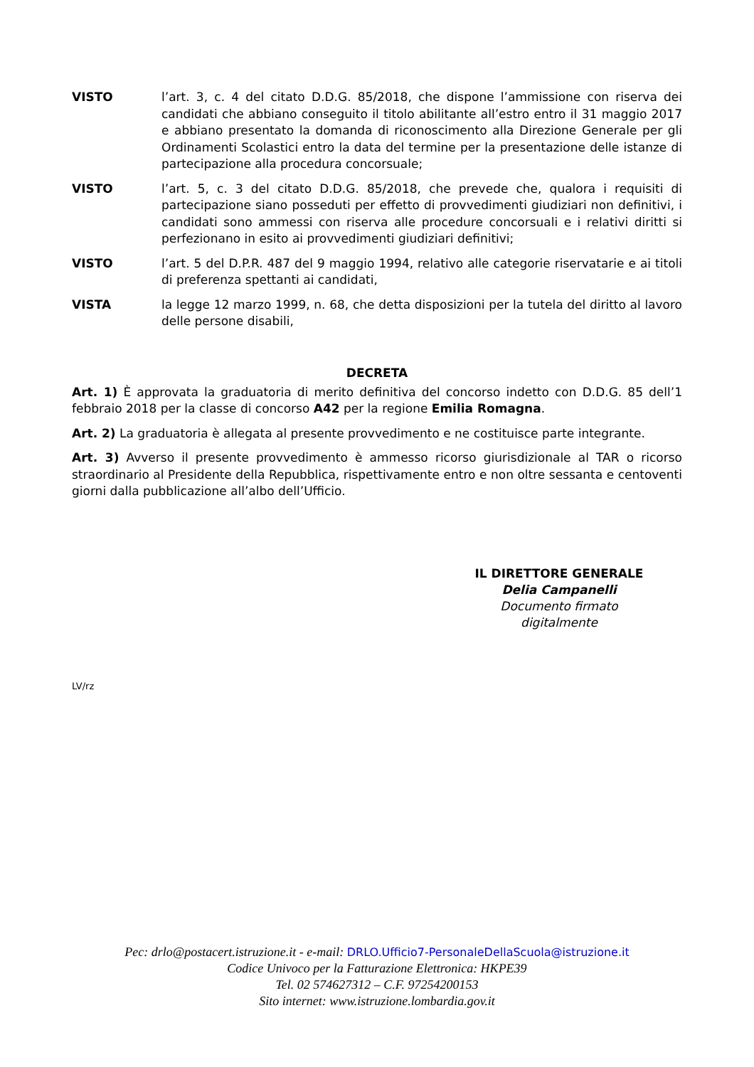VISTO l’art. 3, c. 4 del citato D.D.G. 85/2018, che dispone l’ammissione con riserva dei candidati che abbiano conseguito il titolo abilitante all’estro entro il 31 maggio 2017 e abbiano presentato la domanda di riconoscimento alla Direzione Generale per gli Ordinamenti Scolastici entro la data del termine per la presentazione delle istanze di partecipazione alla procedura concorsuale;
VISTO l’art. 5, c. 3 del citato D.D.G. 85/2018, che prevede che, qualora i requisiti di partecipazione siano posseduti per effetto di provvedimenti giudiziari non definitivi, i candidati sono ammessi con riserva alle procedure concorsuali e i relativi diritti si perfezionano in esito ai provvedimenti giudiziari definitivi;
VISTO l’art. 5 del D.P.R. 487 del 9 maggio 1994, relativo alle categorie riservatarie e ai titoli di preferenza spettanti ai candidati,
VISTA la legge 12 marzo 1999, n. 68, che detta disposizioni per la tutela del diritto al lavoro delle persone disabili,
DECRETA
Art. 1) È approvata la graduatoria di merito definitiva del concorso indetto con D.D.G. 85 dell’1 febbraio 2018 per la classe di concorso A42 per la regione Emilia Romagna.
Art. 2) La graduatoria è allegata al presente provvedimento e ne costituisce parte integrante.
Art. 3) Avverso il presente provvedimento è ammesso ricorso giurisdizionale al TAR o ricorso straordinario al Presidente della Repubblica, rispettivamente entro e non oltre sessanta e centoventi giorni dalla pubblicazione all’albo dell’Ufficio.
IL DIRETTORE GENERALE
Delia Campanelli
Documento firmato digitalmente
LV/rz
Pec: drlo@postacert.istruzione.it - e-mail: DRLO.Ufficio7-PersonaleDellaScuola@istruzione.it
Codice Univoco per la Fatturazione Elettronica: HKPE39
Tel. 02 574627312 – C.F. 97254200153
Sito internet: www.istruzione.lombardia.gov.it